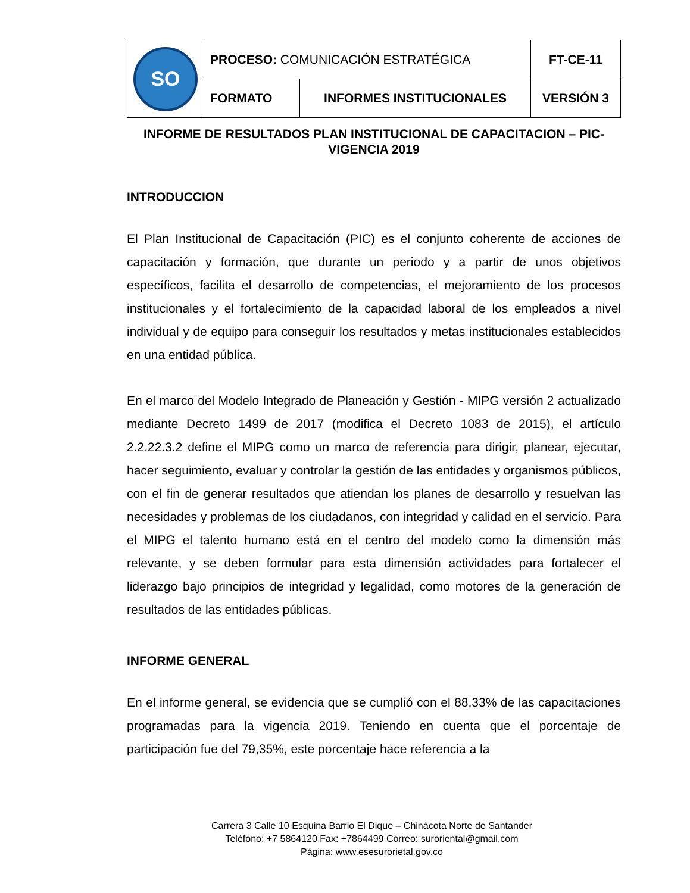| SO | PROCESO: COMUNICACIÓN ESTRATÉGICA | | FT-CE-11 |
| | FORMATO | INFORMES INSTITUCIONALES | VERSIÓN 3 |
INFORME DE RESULTADOS PLAN INSTITUCIONAL DE CAPACITACION – PIC-
VIGENCIA 2019
INTRODUCCION
El Plan Institucional de Capacitación (PIC) es el conjunto coherente de acciones de capacitación y formación, que durante un periodo y a partir de unos objetivos específicos, facilita el desarrollo de competencias, el mejoramiento de los procesos institucionales y el fortalecimiento de la capacidad laboral de los empleados a nivel individual y de equipo para conseguir los resultados y metas institucionales establecidos en una entidad pública.
En el marco del Modelo Integrado de Planeación y Gestión - MIPG versión 2 actualizado mediante Decreto 1499 de 2017 (modifica el Decreto 1083 de 2015), el artículo 2.2.22.3.2 define el MIPG como un marco de referencia para dirigir, planear, ejecutar, hacer seguimiento, evaluar y controlar la gestión de las entidades y organismos públicos, con el fin de generar resultados que atiendan los planes de desarrollo y resuelvan las necesidades y problemas de los ciudadanos, con integridad y calidad en el servicio. Para el MIPG el talento humano está en el centro del modelo como la dimensión más relevante, y se deben formular para esta dimensión actividades para fortalecer el liderazgo bajo principios de integridad y legalidad, como motores de la generación de resultados de las entidades públicas.
INFORME GENERAL
En el informe general, se evidencia que se cumplió con el 88.33% de las capacitaciones programadas para la vigencia 2019. Teniendo en cuenta que el porcentaje de participación fue del 79,35%, este porcentaje hace referencia a la
Carrera 3 Calle 10 Esquina Barrio El Dique – Chinácota Norte de Santander
Teléfono: +7 5864120 Fax: +7864499 Correo: suroriental@gmail.com
Página: www.esesurorietal.gov.co